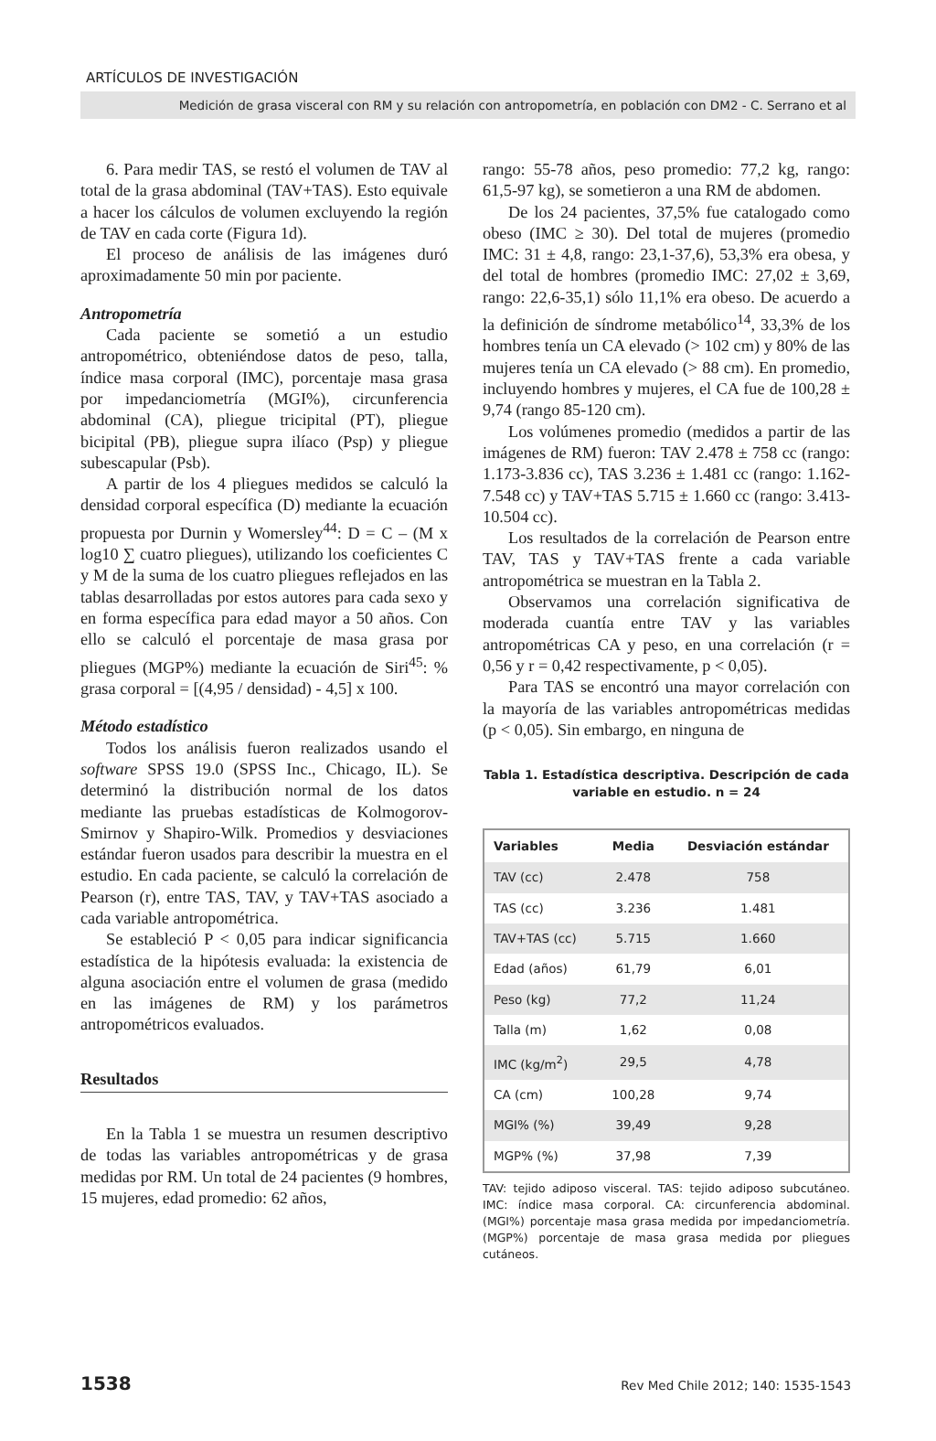ARTÍCULOS DE INVESTIGACIÓN
Medición de grasa visceral con RM y su relación con antropometría, en población con DM2 - C. Serrano et al
6. Para medir TAS, se restó el volumen de TAV al total de la grasa abdominal (TAV+TAS). Esto equivale a hacer los cálculos de volumen excluyendo la región de TAV en cada corte (Figura 1d).
El proceso de análisis de las imágenes duró aproximadamente 50 min por paciente.
Antropometría
Cada paciente se sometió a un estudio antropométrico, obteniéndose datos de peso, talla, índice masa corporal (IMC), porcentaje masa grasa por impedanciometría (MGI%), circunferencia abdominal (CA), pliegue tricipital (PT), pliegue bicipital (PB), pliegue supra ilíaco (Psp) y pliegue subescapular (Psb).
A partir de los 4 pliegues medidos se calculó la densidad corporal específica (D) mediante la ecuación propuesta por Durnin y Womersley<sup>44</sup>: D = C – (M x log10 ∑ cuatro pliegues), utilizando los coeficientes C y M de la suma de los cuatro pliegues reflejados en las tablas desarrolladas por estos autores para cada sexo y en forma específica para edad mayor a 50 años. Con ello se calculó el porcentaje de masa grasa por pliegues (MGP%) mediante la ecuación de Siri<sup>45</sup>: % grasa corporal = [(4,95 / densidad) - 4,5] x 100.
Método estadístico
Todos los análisis fueron realizados usando el software SPSS 19.0 (SPSS Inc., Chicago, IL). Se determinó la distribución normal de los datos mediante las pruebas estadísticas de Kolmogorov-Smirnov y Shapiro-Wilk. Promedios y desviaciones estándar fueron usados para describir la muestra en el estudio. En cada paciente, se calculó la correlación de Pearson (r), entre TAS, TAV, y TAV+TAS asociado a cada variable antropométrica.
Se estableció P < 0,05 para indicar significancia estadística de la hipótesis evaluada: la existencia de alguna asociación entre el volumen de grasa (medido en las imágenes de RM) y los parámetros antropométricos evaluados.
Resultados
En la Tabla 1 se muestra un resumen descriptivo de todas las variables antropométricas y de grasa medidas por RM. Un total de 24 pacientes (9 hombres, 15 mujeres, edad promedio: 62 años,
rango: 55-78 años, peso promedio: 77,2 kg, rango: 61,5-97 kg), se sometieron a una RM de abdomen.
De los 24 pacientes, 37,5% fue catalogado como obeso (IMC ≥ 30). Del total de mujeres (promedio IMC: 31 ± 4,8, rango: 23,1-37,6), 53,3% era obesa, y del total de hombres (promedio IMC: 27,02 ± 3,69, rango: 22,6-35,1) sólo 11,1% era obeso. De acuerdo a la definición de síndrome metabólico<sup>14</sup>, 33,3% de los hombres tenía un CA elevado (> 102 cm) y 80% de las mujeres tenía un CA elevado (> 88 cm). En promedio, incluyendo hombres y mujeres, el CA fue de 100,28 ± 9,74 (rango 85-120 cm).
Los volúmenes promedio (medidos a partir de las imágenes de RM) fueron: TAV 2.478 ± 758 cc (rango: 1.173-3.836 cc), TAS 3.236 ± 1.481 cc (rango: 1.162-7.548 cc) y TAV+TAS 5.715 ± 1.660 cc (rango: 3.413-10.504 cc).
Los resultados de la correlación de Pearson entre TAV, TAS y TAV+TAS frente a cada variable antropométrica se muestran en la Tabla 2.
Observamos una correlación significativa de moderada cuantía entre TAV y las variables antropométricas CA y peso, en una correlación (r = 0,56 y r = 0,42 respectivamente, p < 0,05).
Para TAS se encontró una mayor correlación con la mayoría de las variables antropométricas medidas (p < 0,05). Sin embargo, en ninguna de
Tabla 1. Estadística descriptiva. Descripción de cada variable en estudio. n = 24
| Variables | Media | Desviación estándar |
| --- | --- | --- |
| TAV (cc) | 2.478 | 758 |
| TAS (cc) | 3.236 | 1.481 |
| TAV+TAS (cc) | 5.715 | 1.660 |
| Edad (años) | 61,79 | 6,01 |
| Peso (kg) | 77,2 | 11,24 |
| Talla (m) | 1,62 | 0,08 |
| IMC (kg/m<sup>2</sup>) | 29,5 | 4,78 |
| CA (cm) | 100,28 | 9,74 |
| MGI% (%) | 39,49 | 9,28 |
| MGP% (%) | 37,98 | 7,39 |
TAV: tejido adiposo visceral. TAS: tejido adiposo subcutáneo. IMC: índice masa corporal. CA: circunferencia abdominal. (MGI%) porcentaje masa grasa medida por impedanciometría. (MGP%) porcentaje de masa grasa medida por pliegues cutáneos.
1538 Rev Med Chile 2012; 140: 1535-1543